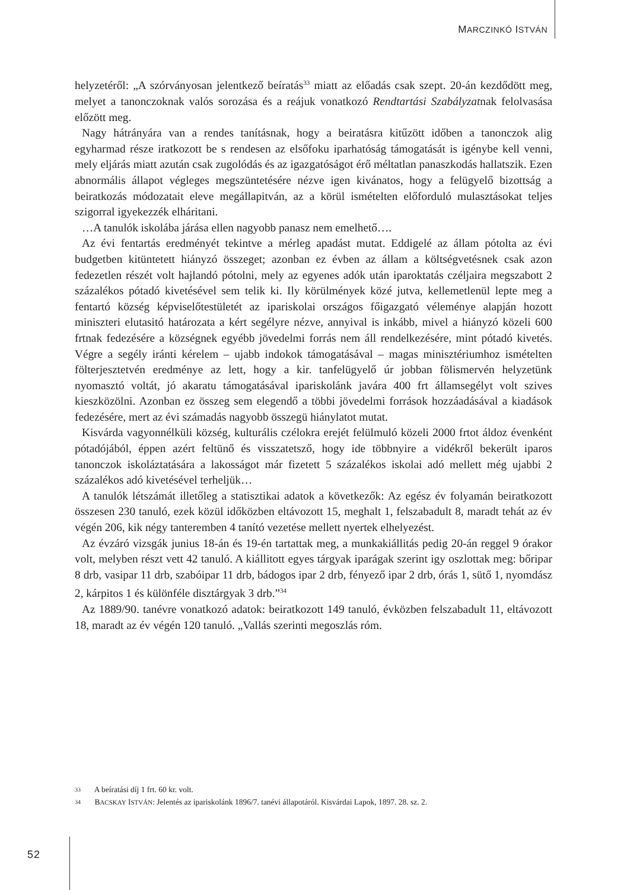MARCZINKÓ ISTVÁN
helyzetéről: „A szórványosan jelentkező beíratás<sup>33</sup> miatt az előadás csak szept. 20-án kezdődött meg, melyet a tanonczoknak valós sorozása és a reájuk vonatkozó Rendtartási Szabályzatnak felolvasása előzött meg.
Nagy hátrányára van a rendes tanításnak, hogy a beiratásra kitűzött időben a tanonczok alig egyharmad része iratkozott be s rendesen az elsőfoku iparhatóság támogatását is igénybe kell venni, mely eljárás miatt azután csak zugolódás és az igazgatóságot érő méltatlan panaszkodás hallatszik. Ezen abnormális állapot végleges megszüntetésére nézve igen kivánatos, hogy a felügyelő bizottság a beiratkozás módozatait eleve megállapitván, az a körül ismételten előforduló mulasztásokat teljes szigorral igyekezzék elháritani.
…A tanulók iskolába járása ellen nagyobb panasz nem emelhető….
Az évi fentartás eredményét tekintve a mérleg apadást mutat. Eddigelé az állam pótolta az évi budgetben kitüntetett hiányzó összeget; azonban ez évben az állam a költségvetésnek csak azon fedezetlen részét volt hajlandó pótolni, mely az egyenes adók után iparoktatás czéljaira megszabott 2 százalékos pótadó kivetésével sem telik ki. Ily körülmények közé jutva, kellemetlenül lepte meg a fentartó község képviselőtestületét az ipariskolai országos főigazgató véleménye alapján hozott miniszteri elutasitó határozata a kért segélyre nézve, annyival is inkább, mivel a hiányzó közeli 600 frtnak fedezésére a községnek egyébb jövedelmi forrás nem áll rendelkezésére, mint pótadó kivetés. Végre a segély iránti kérelem – ujabb indokok támogatásával – magas minisztériumhoz ismételten fölterjesztetvén eredménye az lett, hogy a kir. tanfelügyelő úr jobban fölismervén helyzetünk nyomasztó voltát, jó akaratu támogatásával ipariskolánk javára 400 frt államsegélyt volt szives kieszközölni. Azonban ez összeg sem elegendő a többi jövedelmi források hozzáadásával a kiadások fedezésére, mert az évi számadás nagyobb összegü hiánylatot mutat.
Kisvárda vagyonnélküli község, kulturális czélokra erejét felülmuló közeli 2000 frtot áldoz évenként pótadójából, éppen azért feltünő és visszatetsző, hogy ide többnyire a vidékről bekerült iparos tanonczok iskoláztatására a lakosságot már fizetett 5 százalékos iskolai adó mellett még ujabbi 2 százalékos adó kivetésével terheljük…
A tanulók létszámát illetőleg a statisztikai adatok a következők: Az egész év folyamán beiratkozott összesen 230 tanuló, ezek közül időközben eltávozott 15, meghalt 1, felszabadult 8, maradt tehát az év végén 206, kik négy tanteremben 4 tanító vezetése mellett nyertek elhelyezést.
Az évzáró vizsgák junius 18-án és 19-én tartattak meg, a munkakiállitás pedig 20-án reggel 9 órakor volt, melyben részt vett 42 tanuló. A kiállitott egyes tárgyak iparágak szerint igy oszlottak meg: bőripar 8 drb, vasipar 11 drb, szabóipar 11 drb, bádogos ipar 2 drb, fényező ipar 2 drb, órás 1, sütő 1, nyomdász 2, kárpitos 1 és különféle disztárgyak 3 drb.”<sup>34</sup>
Az 1889/90. tanévre vonatkozó adatok: beiratkozott 149 tanuló, évközben felszabadult 11, eltávozott 18, maradt az év végén 120 tanuló. „Vallás szerinti megoszlás róm.
33 A beíratási díj 1 frt. 60 kr. volt.
34 BACSKAY ISTVÁN: Jelentés az ipariskolánk 1896/7. tanévi állapotáról. Kisvárdai Lapok, 1897. 28. sz. 2.
52